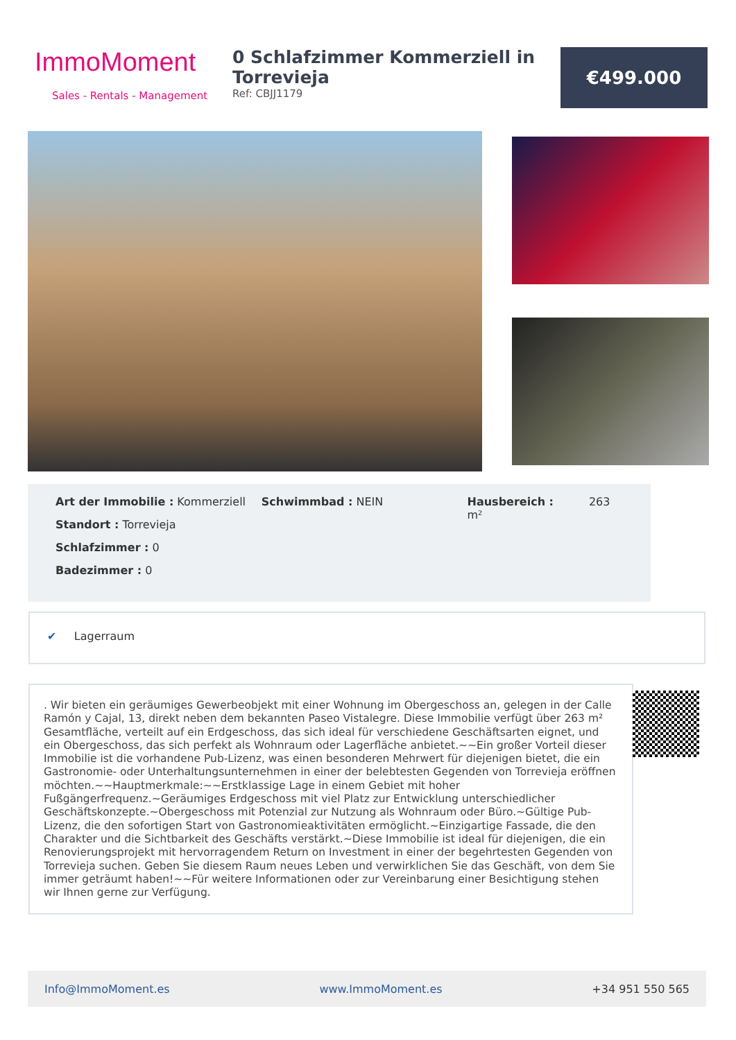ImmoMoment
Sales - Rentals - Management
0 Schlafzimmer Kommerziell in Torrevieja
Ref: CBJJ1179
€499.000
Art der Immobilie : Kommerziell
Standort : Torrevieja
Schlafzimmer : 0
Badezimmer : 0
Schwimmbad : NEIN Hausbereich : 263 m²
✔ Lagerraum
. Wir bieten ein geräumiges Gewerbeobjekt mit einer Wohnung im Obergeschoss an, gelegen in der Calle Ramón y Cajal, 13, direkt neben dem bekannten Paseo Vistalegre. Diese Immobilie verfügt über 263 m² Gesamtfläche, verteilt auf ein Erdgeschoss, das sich ideal für verschiedene Geschäftsarten eignet, und ein Obergeschoss, das sich perfekt als Wohnraum oder Lagerfläche anbietet.~~Ein großer Vorteil dieser Immobilie ist die vorhandene Pub-Lizenz, was einen besonderen Mehrwert für diejenigen bietet, die ein Gastronomie- oder Unterhaltungsunternehmen in einer der belebtesten Gegenden von Torrevieja eröffnen möchten.~~Hauptmerkmale:~~Erstklassige Lage in einem Gebiet mit hoher Fußgängerfrequenz.~Geräumiges Erdgeschoss mit viel Platz zur Entwicklung unterschiedlicher Geschäftskonzepte.~Obergeschoss mit Potenzial zur Nutzung als Wohnraum oder Büro.~Gültige Pub-Lizenz, die den sofortigen Start von Gastronomieaktivitäten ermöglicht.~Einzigartige Fassade, die den Charakter und die Sichtbarkeit des Geschäfts verstärkt.~Diese Immobilie ist ideal für diejenigen, die ein Renovierungsprojekt mit hervorragendem Return on Investment in einer der begehrtesten Gegenden von Torrevieja suchen. Geben Sie diesem Raum neues Leben und verwirklichen Sie das Geschäft, von dem Sie immer geträumt haben!~~Für weitere Informationen oder zur Vereinbarung einer Besichtigung stehen wir Ihnen gerne zur Verfügung.
Info@ImmoMoment.es www.ImmoMoment.es +34 951 550 565